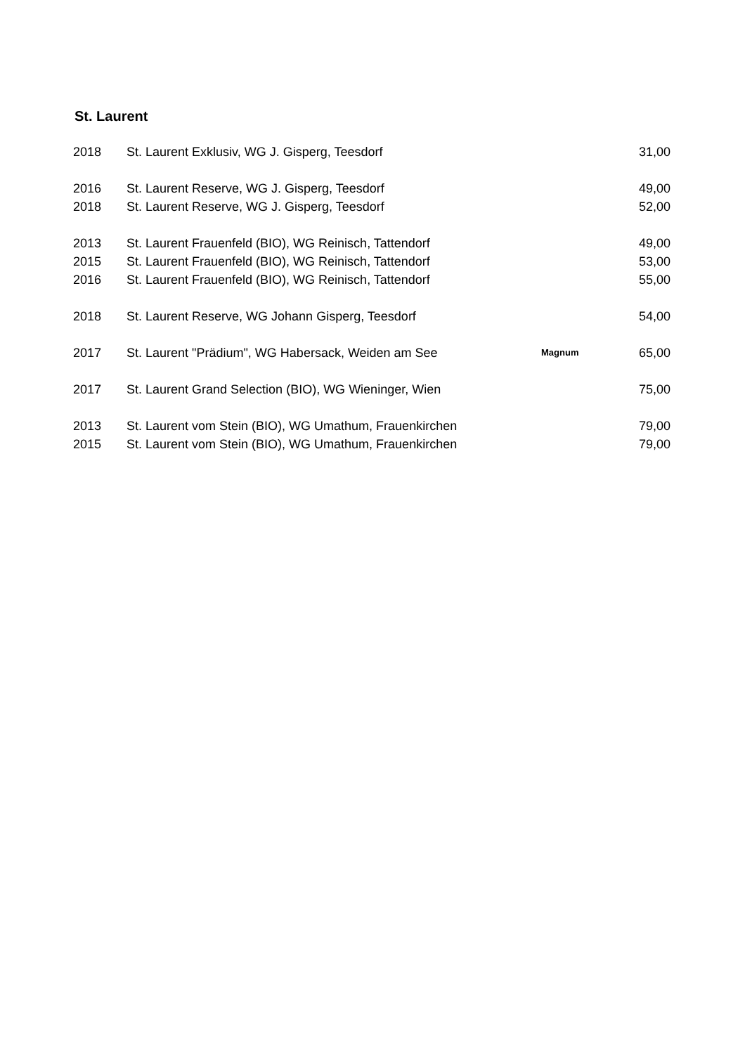St. Laurent
| 2018 | St. Laurent Exklusiv, WG J. Gisperg, Teesdorf | | 31,00 |
| 2016 | St. Laurent Reserve, WG J. Gisperg, Teesdorf | | 49,00 |
| 2018 | St. Laurent Reserve, WG J. Gisperg, Teesdorf | | 52,00 |
| 2013 | St. Laurent Frauenfeld (BIO), WG Reinisch, Tattendorf | | 49,00 |
| 2015 | St. Laurent Frauenfeld (BIO), WG Reinisch, Tattendorf | | 53,00 |
| 2016 | St. Laurent Frauenfeld (BIO), WG Reinisch, Tattendorf | | 55,00 |
| 2018 | St. Laurent Reserve, WG Johann Gisperg, Teesdorf | | 54,00 |
| 2017 | St. Laurent "Prädium", WG Habersack, Weiden am See | Magnum | 65,00 |
| 2017 | St. Laurent Grand Selection (BIO), WG Wieninger, Wien | | 75,00 |
| 2013 | St. Laurent vom Stein (BIO), WG Umathum, Frauenkirchen | | 79,00 |
| 2015 | St. Laurent vom Stein (BIO), WG Umathum, Frauenkirchen | | 79,00 |